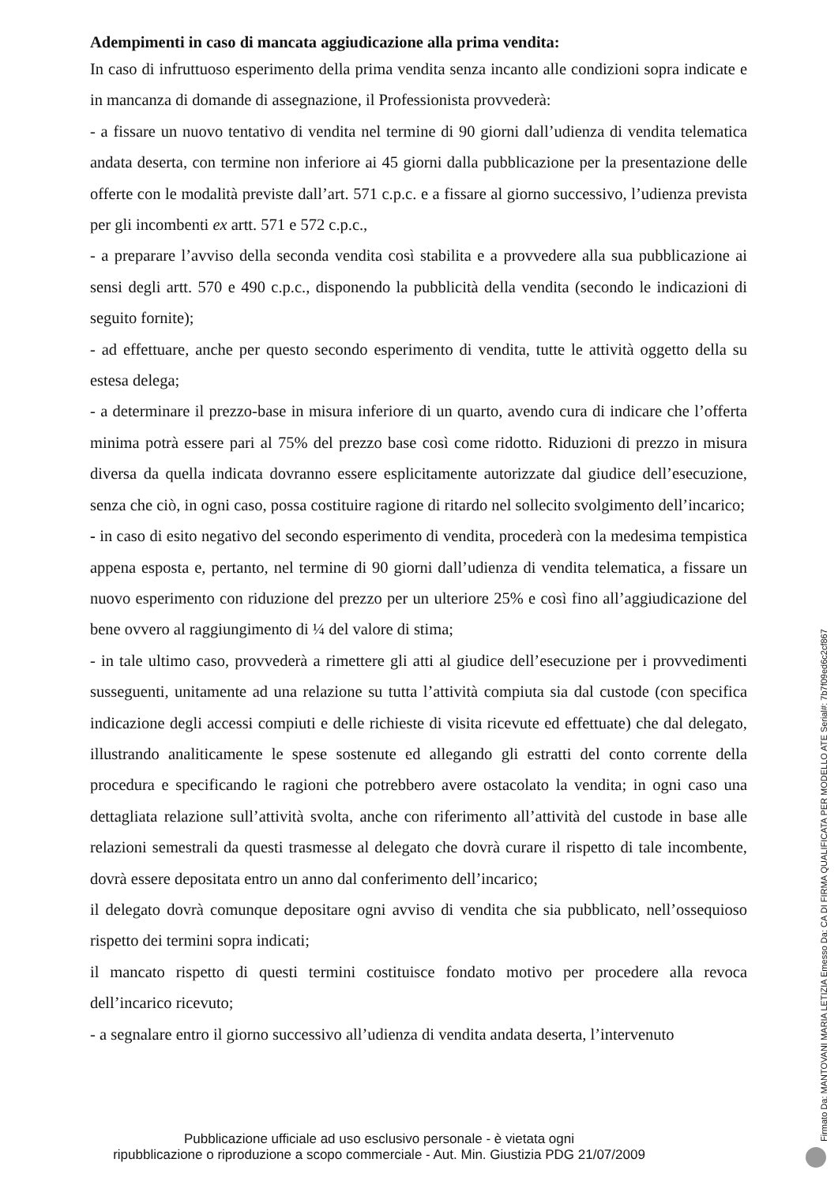Adempimenti in caso di mancata aggiudicazione alla prima vendita:
In caso di infruttuoso esperimento della prima vendita senza incanto alle condizioni sopra indicate e in mancanza di domande di assegnazione, il Professionista provvederà:
- a fissare un nuovo tentativo di vendita nel termine di 90 giorni dall’udienza di vendita telematica andata deserta, con termine non inferiore ai 45 giorni dalla pubblicazione per la presentazione delle offerte con le modalità previste dall’art. 571 c.p.c. e a fissare al giorno successivo, l’udienza prevista per gli incombenti ex artt. 571 e 572 c.p.c.,
- a preparare l’avviso della seconda vendita così stabilita e a provvedere alla sua pubblicazione ai sensi degli artt. 570 e 490 c.p.c., disponendo la pubblicità della vendita (secondo le indicazioni di seguito fornite);
- ad effettuare, anche per questo secondo esperimento di vendita, tutte le attività oggetto della su estesa delega;
- a determinare il prezzo-base in misura inferiore di un quarto, avendo cura di indicare che l’offerta minima potrà essere pari al 75% del prezzo base così come ridotto. Riduzioni di prezzo in misura diversa da quella indicata dovranno essere esplicitamente autorizzate dal giudice dell’esecuzione, senza che ciò, in ogni caso, possa costituire ragione di ritardo nel sollecito svolgimento dell’incarico;
- in caso di esito negativo del secondo esperimento di vendita, procederà con la medesima tempistica appena esposta e, pertanto, nel termine di 90 giorni dall’udienza di vendita telematica, a fissare un nuovo esperimento con riduzione del prezzo per un ulteriore 25% e così fino all’aggiudicazione del bene ovvero al raggiungimento di ¼ del valore di stima;
- in tale ultimo caso, provvederà a rimettere gli atti al giudice dell’esecuzione per i provvedimenti susseguenti, unitamente ad una relazione su tutta l’attività compiuta sia dal custode (con specifica indicazione degli accessi compiuti e delle richieste di visita ricevute ed effettuate) che dal delegato, illustrando analiticamente le spese sostenute ed allegando gli estratti del conto corrente della procedura e specificando le ragioni che potrebbero avere ostacolato la vendita; in ogni caso una dettagliata relazione sull’attività svolta, anche con riferimento all’attività del custode in base alle relazioni semestrali da questi trasmesse al delegato che dovrà curare il rispetto di tale incombente, dovrà essere depositata entro un anno dal conferimento dell’incarico;
il delegato dovrà comunque depositare ogni avviso di vendita che sia pubblicato, nell’ossequioso rispetto dei termini sopra indicati;
il mancato rispetto di questi termini costituisce fondato motivo per procedere alla revoca dell’incarico ricevuto;
- a segnalare entro il giorno successivo all’udienza di vendita andata deserta, l’intervenuto
Pubblicazione ufficiale ad uso esclusivo personale - è vietata ogni
ripubblicazione o riproduzione a scopo commerciale - Aut. Min. Giustizia PDG 21/07/2009
Firmato Da: MANTOVANI MARIA LETIZIA Emesso Da: CA DI FIRMA QUALIFICATA PER MODELLO ATE Serial#: 7b7f09ed6c2cf867